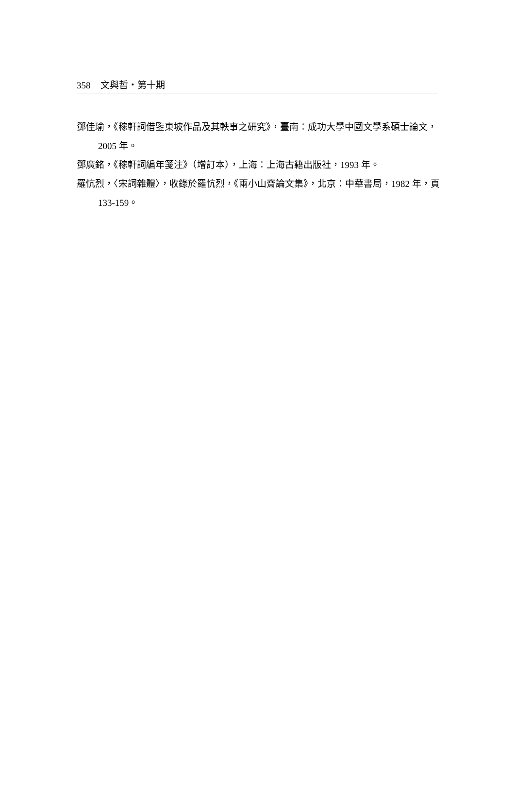358 文與哲・第十期
鄧佳瑜，《稼軒詞借鑒東坡作品及其軼事之研究》，臺南：成功大學中國文學系碩士論文，2005 年。
鄧廣銘，《稼軒詞編年箋注》（增訂本），上海：上海古籍出版社，1993 年。
羅忼烈，〈宋詞雜體〉，收錄於羅忼烈，《兩小山齋論文集》，北京：中華書局，1982 年，頁 133-159。